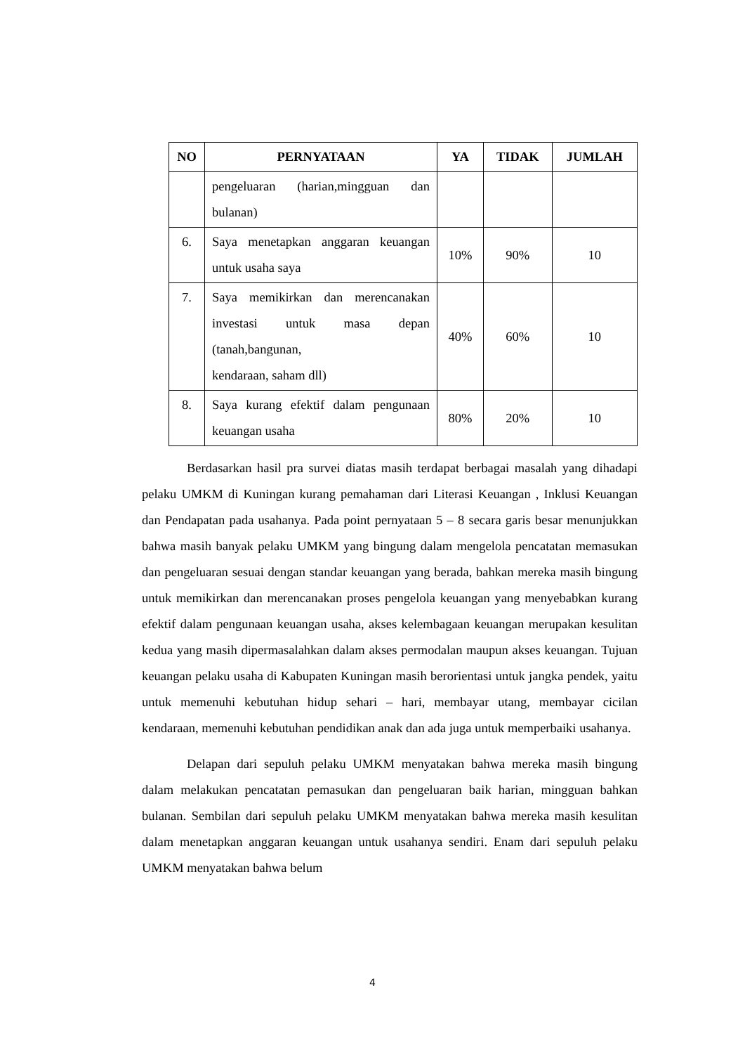| NO | PERNYATAAN | YA | TIDAK | JUMLAH |
| --- | --- | --- | --- | --- |
| | pengeluaran (harian,mingguan dan bulanan) | | | |
| 6. | Saya menetapkan anggaran keuangan untuk usaha saya | 10% | 90% | 10 |
| 7. | Saya memikirkan dan merencanakan investasi untuk masa depan (tanah,bangunan, kendaraan, saham dll) | 40% | 60% | 10 |
| 8. | Saya kurang efektif dalam pengunaan keuangan usaha | 80% | 20% | 10 |
Berdasarkan hasil pra survei diatas masih terdapat berbagai masalah yang dihadapi pelaku UMKM di Kuningan kurang pemahaman dari Literasi Keuangan , Inklusi Keuangan dan Pendapatan pada usahanya. Pada point pernyataan 5 – 8 secara garis besar menunjukkan bahwa masih banyak pelaku UMKM yang bingung dalam mengelola pencatatan memasukan dan pengeluaran sesuai dengan standar keuangan yang berada, bahkan mereka masih bingung untuk memikirkan dan merencanakan proses pengelola keuangan yang menyebabkan kurang efektif dalam pengunaan keuangan usaha, akses kelembagaan keuangan merupakan kesulitan kedua yang masih dipermasalahkan dalam akses permodalan maupun akses keuangan. Tujuan keuangan pelaku usaha di Kabupaten Kuningan masih berorientasi untuk jangka pendek, yaitu untuk memenuhi kebutuhan hidup sehari – hari, membayar utang, membayar cicilan kendaraan, memenuhi kebutuhan pendidikan anak dan ada juga untuk memperbaiki usahanya.
Delapan dari sepuluh pelaku UMKM menyatakan bahwa mereka masih bingung dalam melakukan pencatatan pemasukan dan pengeluaran baik harian, mingguan bahkan bulanan. Sembilan dari sepuluh pelaku UMKM menyatakan bahwa mereka masih kesulitan dalam menetapkan anggaran keuangan untuk usahanya sendiri. Enam dari sepuluh pelaku UMKM menyatakan bahwa belum
4